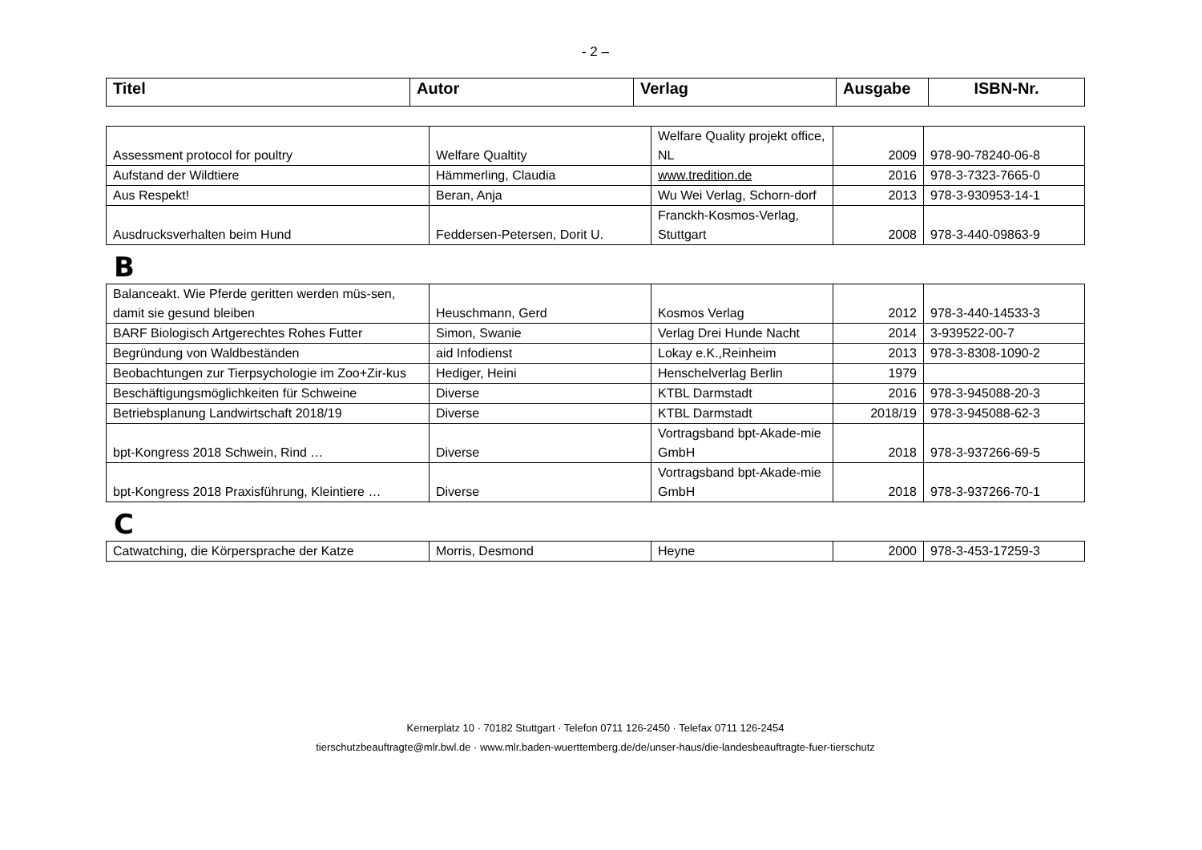- 2 –
| Titel | Autor | Verlag | Ausgabe | ISBN-Nr. |
| --- | --- | --- | --- | --- |
| Assessment protocol for poultry | Welfare Qualtity | Welfare Quality projekt office, NL | 2009 | 978-90-78240-06-8 |
| Aufstand der Wildtiere | Hämmerling, Claudia | www.tredition.de | 2016 | 978-3-7323-7665-0 |
| Aus Respekt! | Beran, Anja | Wu Wei Verlag, Schorn-dorf | 2013 | 978-3-930953-14-1 |
| Ausdrucksverhalten beim Hund | Feddersen-Petersen, Dorit U. | Franckh-Kosmos-Verlag, Stuttgart | 2008 | 978-3-440-09863-9 |
B
| Balanceakt. Wie Pferde geritten werden müs-sen, damit sie gesund bleiben | Heuschmann, Gerd | Kosmos Verlag | 2012 | 978-3-440-14533-3 |
| BARF Biologisch Artgerechtes Rohes Futter | Simon, Swanie | Verlag Drei Hunde Nacht | 2014 | 3-939522-00-7 |
| Begründung von Waldbeständen | aid Infodienst | Lokay e.K.,Reinheim | 2013 | 978-3-8308-1090-2 |
| Beobachtungen zur Tierpsychologie im Zoo+Zir-kus | Hediger, Heini | Henschelverlag Berlin | 1979 | |
| Beschäftigungsmöglichkeiten für Schweine | Diverse | KTBL Darmstadt | 2016 | 978-3-945088-20-3 |
| Betriebsplanung Landwirtschaft 2018/19 | Diverse | KTBL Darmstadt | 2018/19 | 978-3-945088-62-3 |
| bpt-Kongress 2018 Schwein, Rind … | Diverse | Vortragsband bpt-Akade-mie GmbH | 2018 | 978-3-937266-69-5 |
| bpt-Kongress 2018 Praxisführung, Kleintiere … | Diverse | Vortragsband bpt-Akade-mie GmbH | 2018 | 978-3-937266-70-1 |
C
| Catwatching, die Körpersprache der Katze | Morris, Desmond | Heyne | 2000 | 978-3-453-17259-3 |
Kernerplatz 10 · 70182 Stuttgart · Telefon 0711 126-2450 · Telefax 0711 126-2454
tierschutzbeauftragte@mlr.bwl.de · www.mlr.baden-wuerttemberg.de/de/unser-haus/die-landesbeauftragte-fuer-tierschutz